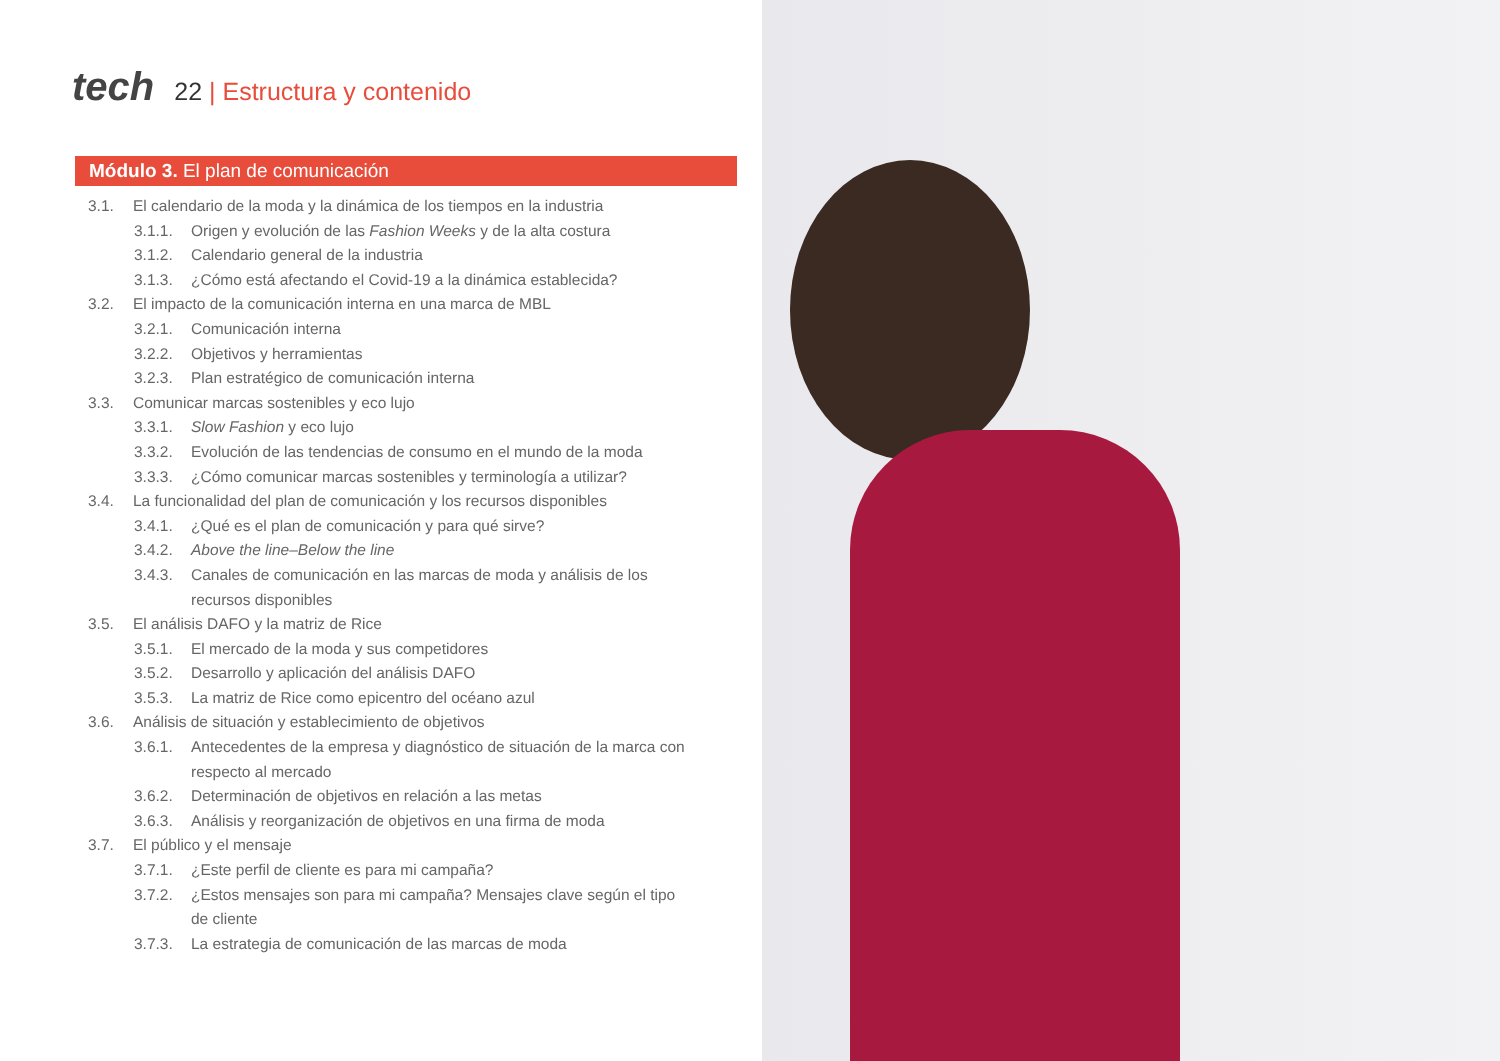tech
22 | Estructura y contenido
Módulo 3. El plan de comunicación
3.1. El calendario de la moda y la dinámica de los tiempos en la industria
3.1.1. Origen y evolución de las Fashion Weeks y de la alta costura
3.1.2. Calendario general de la industria
3.1.3. ¿Cómo está afectando el Covid-19 a la dinámica establecida?
3.2. El impacto de la comunicación interna en una marca de MBL
3.2.1. Comunicación interna
3.2.2. Objetivos y herramientas
3.2.3. Plan estratégico de comunicación interna
3.3. Comunicar marcas sostenibles y eco lujo
3.3.1. Slow Fashion y eco lujo
3.3.2. Evolución de las tendencias de consumo en el mundo de la moda
3.3.3. ¿Cómo comunicar marcas sostenibles y terminología a utilizar?
3.4. La funcionalidad del plan de comunicación y los recursos disponibles
3.4.1. ¿Qué es el plan de comunicación y para qué sirve?
3.4.2. Above the line–Below the line
3.4.3. Canales de comunicación en las marcas de moda y análisis de los recursos disponibles
3.5. El análisis DAFO y la matriz de Rice
3.5.1. El mercado de la moda y sus competidores
3.5.2. Desarrollo y aplicación del análisis DAFO
3.5.3. La matriz de Rice como epicentro del océano azul
3.6. Análisis de situación y establecimiento de objetivos
3.6.1. Antecedentes de la empresa y diagnóstico de situación de la marca con respecto al mercado
3.6.2. Determinación de objetivos en relación a las metas
3.6.3. Análisis y reorganización de objetivos en una firma de moda
3.7. El público y el mensaje
3.7.1. ¿Este perfil de cliente es para mi campaña?
3.7.2. ¿Estos mensajes son para mi campaña? Mensajes clave según el tipo de cliente
3.7.3. La estrategia de comunicación de las marcas de moda